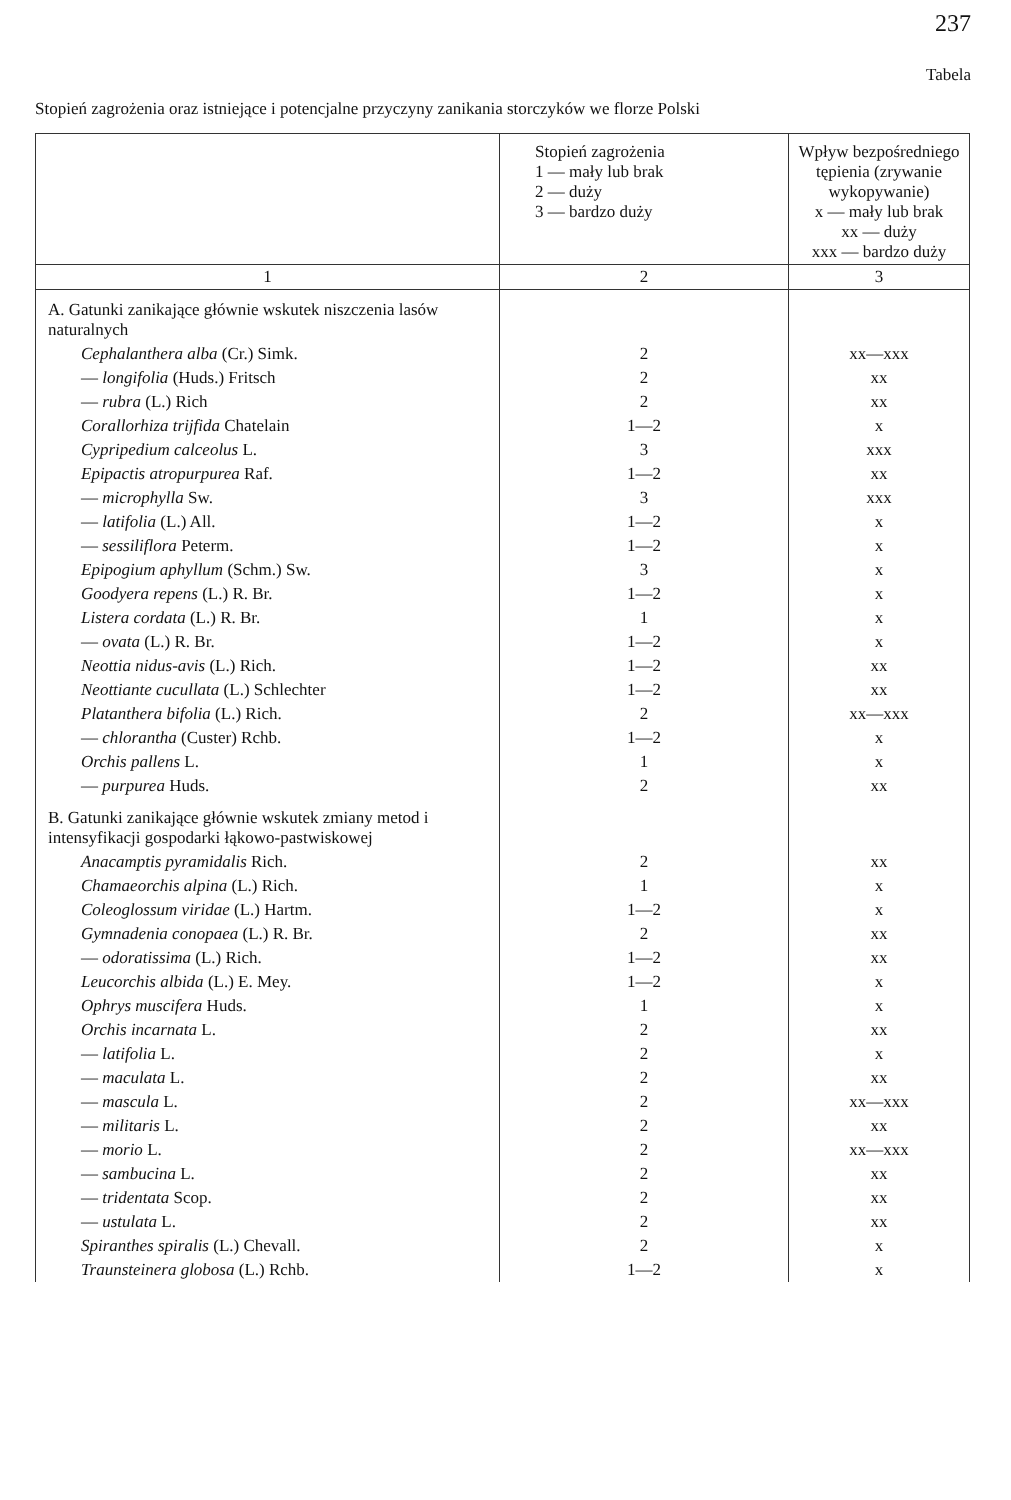237
Tabela
Stopień zagrożenia oraz istniejące i potencjalne przyczyny zanikania storczyków we florze Polski
| | Stopień zagrożenia 1 — mały lub brak 2 — duży 3 — bardzo duży | Wpływ bezpośredniego tępienia (zrywanie wykopywanie) x — mały lub brak xx — duży xxx — bardzo duży |
| --- | --- | --- |
| 1 | 2 | 3 |
| A. Gatunki zanikające głównie wskutek niszczenia lasów naturalnych | | |
| Cephalanthera alba (Cr.) Simk. | 2 | xx—xxx |
| — longifolia (Huds.) Fritsch | 2 | xx |
| — rubra (L.) Rich | 2 | xx |
| Corallorhiza trijfida Chatelain | 1—2 | x |
| Cypripedium calceolus L. | 3 | xxx |
| Epipactis atropurpurea Raf. | 1—2 | xx |
| — microphylla Sw. | 3 | xxx |
| — latifolia (L.) All. | 1—2 | x |
| — sessiliflora Peterm. | 1—2 | x |
| Epipogium aphyllum (Schm.) Sw. | 3 | x |
| Goodyera repens (L.) R. Br. | 1—2 | x |
| Listera cordata (L.) R. Br. | 1 | x |
| — ovata (L.) R. Br. | 1—2 | x |
| Neottia nidus-avis (L.) Rich. | 1—2 | xx |
| Neottiante cucullata (L.) Schlechter | 1—2 | xx |
| Platanthera bifolia (L.) Rich. | 2 | xx—xxx |
| — chlorantha (Custer) Rchb. | 1—2 | x |
| Orchis pallens L. | 1 | x |
| — purpurea Huds. | 2 | xx |
| B. Gatunki zanikające głównie wskutek zmiany metod i intensyfikacji gospodarki łąkowo-pastwiskowej | | |
| Anacamptis pyramidalis Rich. | 2 | xx |
| Chamaeorchis alpina (L.) Rich. | 1 | x |
| Coleoglossum viridae (L.) Hartm. | 1—2 | x |
| Gymnadenia conopaea (L.) R. Br. | 2 | xx |
| — odoratissima (L.) Rich. | 1—2 | xx |
| Leucorchis albida (L.) E. Mey. | 1—2 | x |
| Ophrys muscifera Huds. | 1 | x |
| Orchis incarnata L. | 2 | xx |
| — latifolia L. | 2 | x |
| — maculata L. | 2 | xx |
| — mascula L. | 2 | xx—xxx |
| — militaris L. | 2 | xx |
| — morio L. | 2 | xx—xxx |
| — sambucina L. | 2 | xx |
| — tridentata Scop. | 2 | xx |
| — ustulata L. | 2 | xx |
| Spiranthes spiralis (L.) Chevall. | 2 | x |
| Traunsteinera globosa (L.) Rchb. | 1—2 | x |